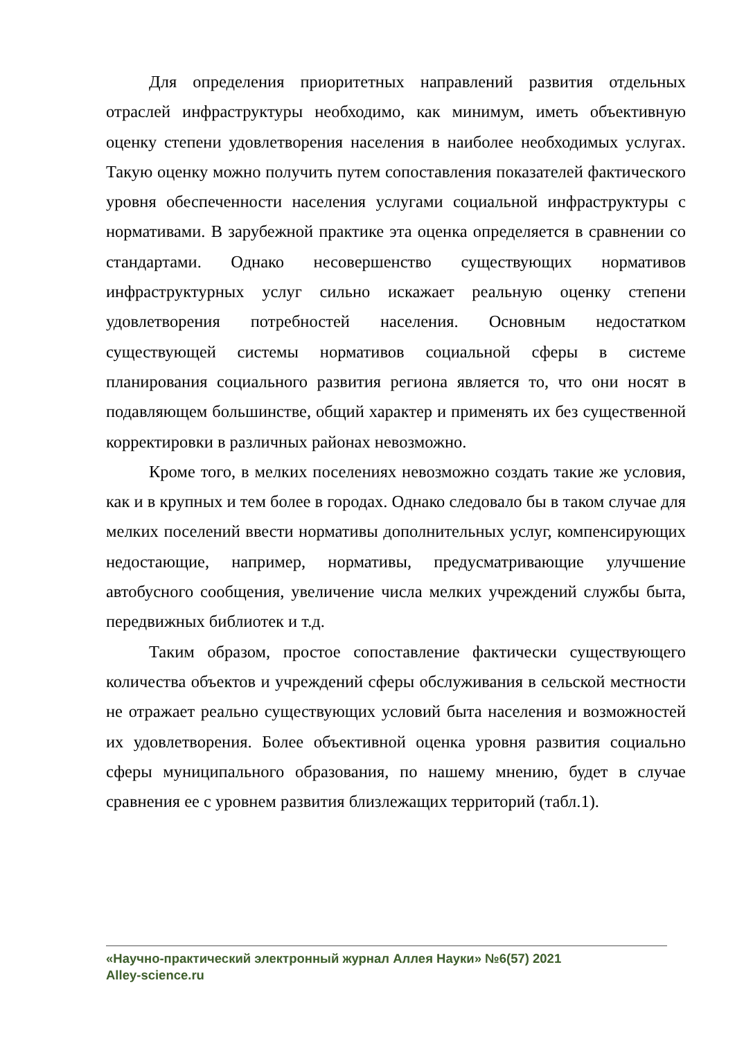Для определения приоритетных направлений развития отдельных отраслей инфраструктуры необходимо, как минимум, иметь объективную оценку степени удовлетворения населения в наиболее необходимых услугах. Такую оценку можно получить путем сопоставления показателей фактического уровня обеспеченности населения услугами социальной инфраструктуры с нормативами. В зарубежной практике эта оценка определяется в сравнении со стандартами. Однако несовершенство существующих нормативов инфраструктурных услуг сильно искажает реальную оценку степени удовлетворения потребностей населения. Основным недостатком существующей системы нормативов социальной сферы в системе планирования социального развития региона является то, что они носят в подавляющем большинстве, общий характер и применять их без существенной корректировки в различных районах невозможно.
Кроме того, в мелких поселениях невозможно создать такие же условия, как и в крупных и тем более в городах. Однако следовало бы в таком случае для мелких поселений ввести нормативы дополнительных услуг, компенсирующих недостающие, например, нормативы, предусматривающие улучшение автобусного сообщения, увеличение числа мелких учреждений службы быта, передвижных библиотек и т.д.
Таким образом, простое сопоставление фактически существующего количества объектов и учреждений сферы обслуживания в сельской местности не отражает реально существующих условий быта населения и возможностей их удовлетворения. Более объективной оценка уровня развития социально сферы муниципального образования, по нашему мнению, будет в случае сравнения ее с уровнем развития близлежащих территорий (табл.1).
«Научно-практический электронный журнал Аллея Науки» №6(57) 2021
Alley-science.ru